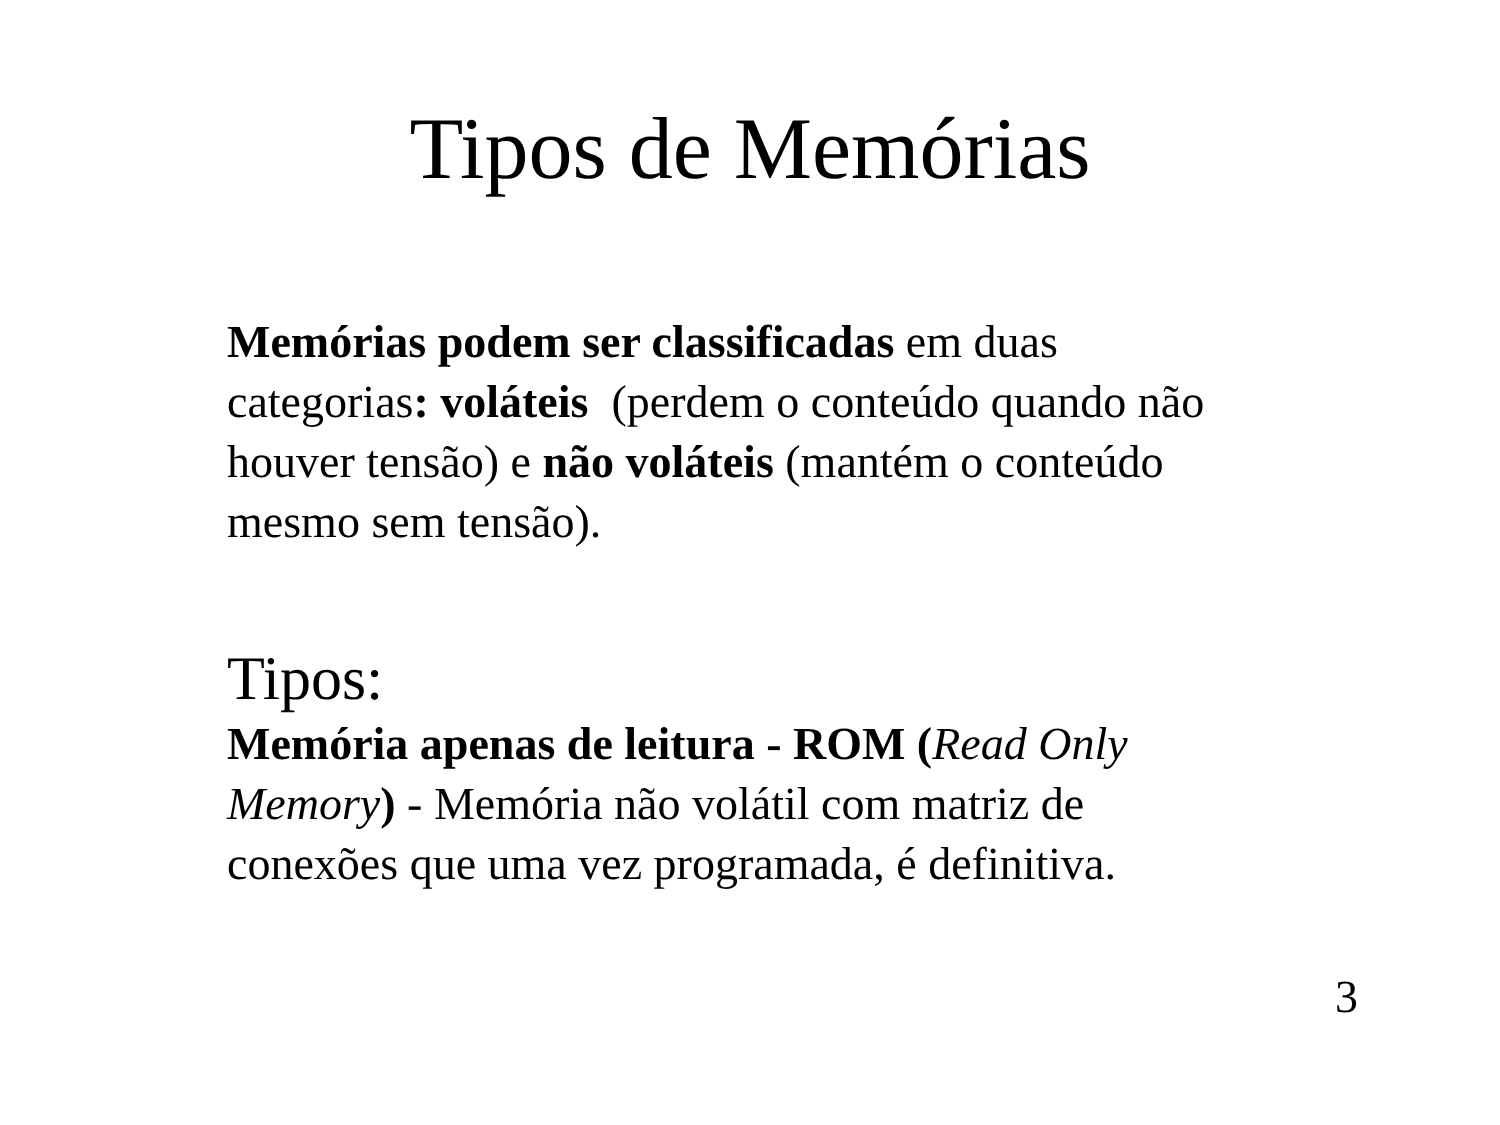Tipos de Memórias
Memórias podem ser classificadas em duas categorias: voláteis (perdem o conteúdo quando não houver tensão) e não voláteis (mantém o conteúdo mesmo sem tensão).
Tipos:
Memória apenas de leitura - ROM (Read Only Memory) - Memória não volátil com matriz de conexões que uma vez programada, é definitiva.
3